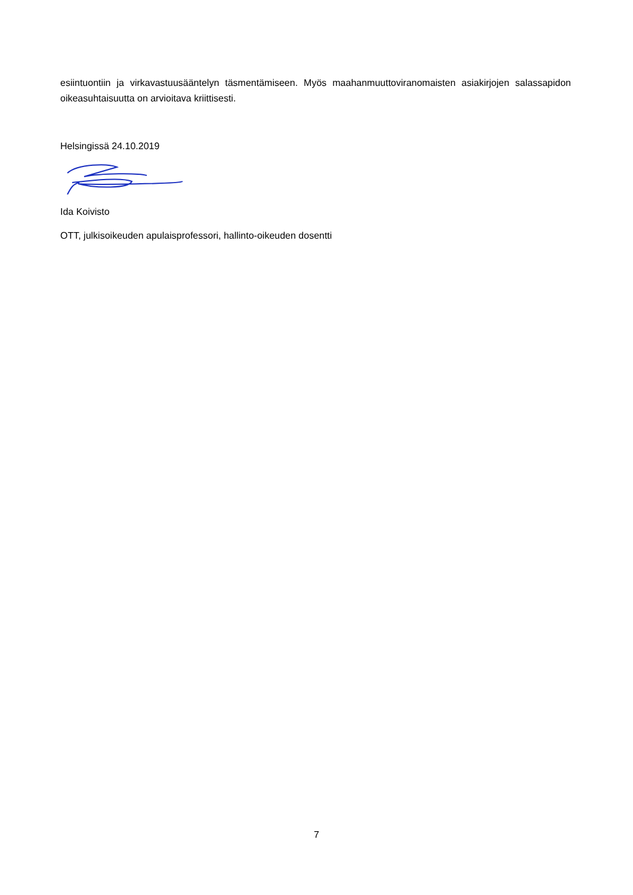esiintuontiin ja virkavastuusääntelyn täsmentämiseen. Myös maahanmuuttoviranomaisten asiakirjojen salassapidon oikeasuhtaisuutta on arvioitava kriittisesti.
Helsingissä 24.10.2019
Ida Koivisto
OTT, julkisoikeuden apulaisprofessori, hallinto-oikeuden dosentti
7